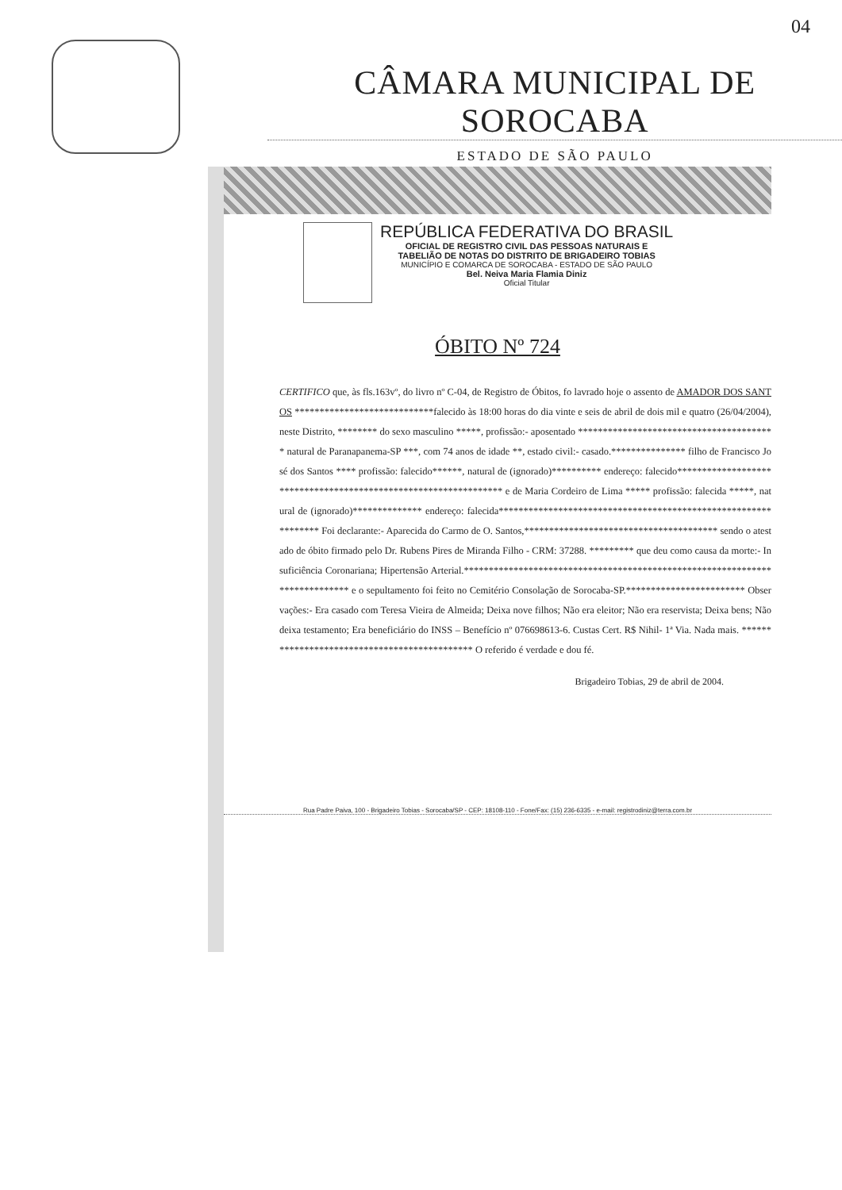04
CÂMARA MUNICIPAL DE SOROCABA
ESTADO DE SÃO PAULO
REPÚBLICA FEDERATIVA DO BRASIL
OFICIAL DE REGISTRO CIVIL DAS PESSOAS NATURAIS E
TABELIÃO DE NOTAS DO DISTRITO DE BRIGADEIRO TOBIAS
MUNICÍPIO E COMARCA DE SOROCABA - ESTADO DE SÃO PAULO
Bel. Neiva Maria Flamia Diniz
Oficial Titular
ÓBITO Nº 724
CERTIFICO que, às fls.163vº, do livro nº C-04, de Registro de Óbitos, fo lavrado hoje o assento de AMADOR DOS SANTOS ****************************falecido às 18:00 horas do dia vinte e seis de abril de dois mil e quatro (26/04/2004), neste Distrito, ******** do sexo masculino *****, profissão:- aposentado **************************************** natural de Paranapanema-SP ***, com 74 anos de idade **, estado civil:- casado.*************** filho de Francisco José dos Santos **** profissão: falecido******, natural de (ignorado)********** endereço: falecido**************************************************************** e de Maria Cordeiro de Lima ***** profissão: falecida *****, natural de (ignorado)************** endereço: falecida*************************************************************** Foi declarante:- Aparecida do Carmo de O. Santos,*************************************** sendo o atestado de óbito firmado pelo Dr. Rubens Pires de Miranda Filho - CRM: 37288. ********* que deu como causa da morte:- Insuficiência Coronariana; Hipertensão Arterial.**************************************************************************** e o sepultamento foi feito no Cemitério Consolação de Sorocaba-SP.************************ Observações:- Era casado com Teresa Vieira de Almeida; Deixa nove filhos; Não era eleitor; Não era reservista; Deixa bens; Não deixa testamento; Era beneficiário do INSS – Benefício nº 076698613-6. Custas Cert. R$ Nihil- 1ª Via. Nada mais. ********************************************* O referido é verdade e dou fé.
Brigadeiro Tobias, 29 de abril de 2004.
Rua Padre Paiva, 100 - Brigadeiro Tobias - Sorocaba/SP - CEP: 18108-110 - Fone/Fax: (15) 236-6335 - e-mail: registrodiniz@terra.com.br